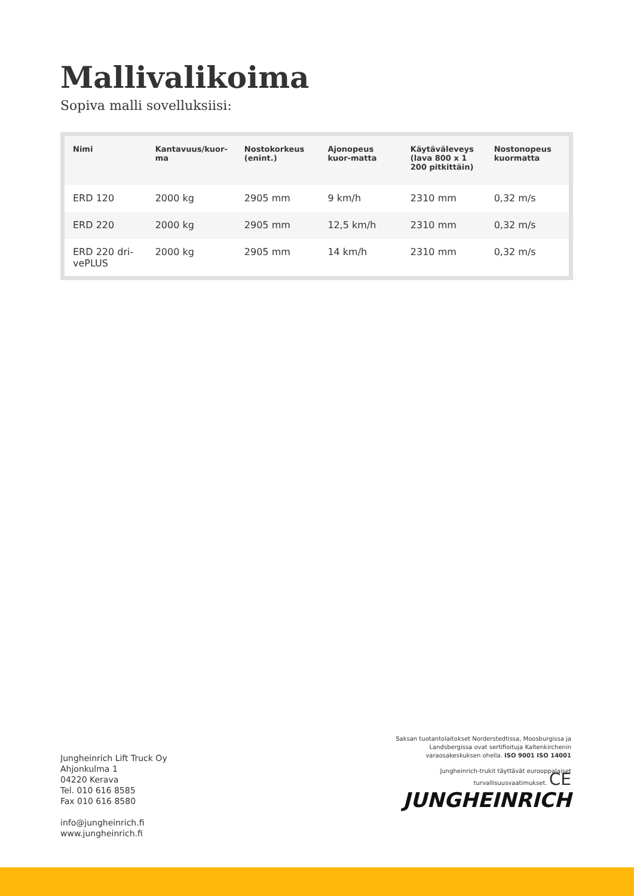Mallivalikoima
Sopiva malli sovelluksiisi:
| Nimi | Kantavuus/kuor-ma | Nostokorkeus (enint.) | Ajonopeus kuor-matta | Käytäväleveys (lava 800 x 1 200 pitkittäin) | Nostonopeus kuormatta |
| --- | --- | --- | --- | --- | --- |
| ERD 120 | 2000 kg | 2905 mm | 9 km/h | 2310 mm | 0,32 m/s |
| ERD 220 | 2000 kg | 2905 mm | 12,5 km/h | 2310 mm | 0,32 m/s |
| ERD 220 dri-vePLUS | 2000 kg | 2905 mm | 14 km/h | 2310 mm | 0,32 m/s |
Jungheinrich Lift Truck Oy
Ahjonkulma 1
04220 Kerava
Tel. 010 616 8585
Fax 010 616 8580
info@jungheinrich.fi
www.jungheinrich.fi
Saksan tuotantolaitokset Norderstedtissa, Moosburgissa ja Landsbergissa ovat sertifioituja Kaltenkirchenin varaosakeskuksen ohella. ISO 9001 ISO 14001
Jungheinrich-trukit täyttävät eurooppalaiset turvallisuusvaatimukset. CE
JUNGHEINRICH